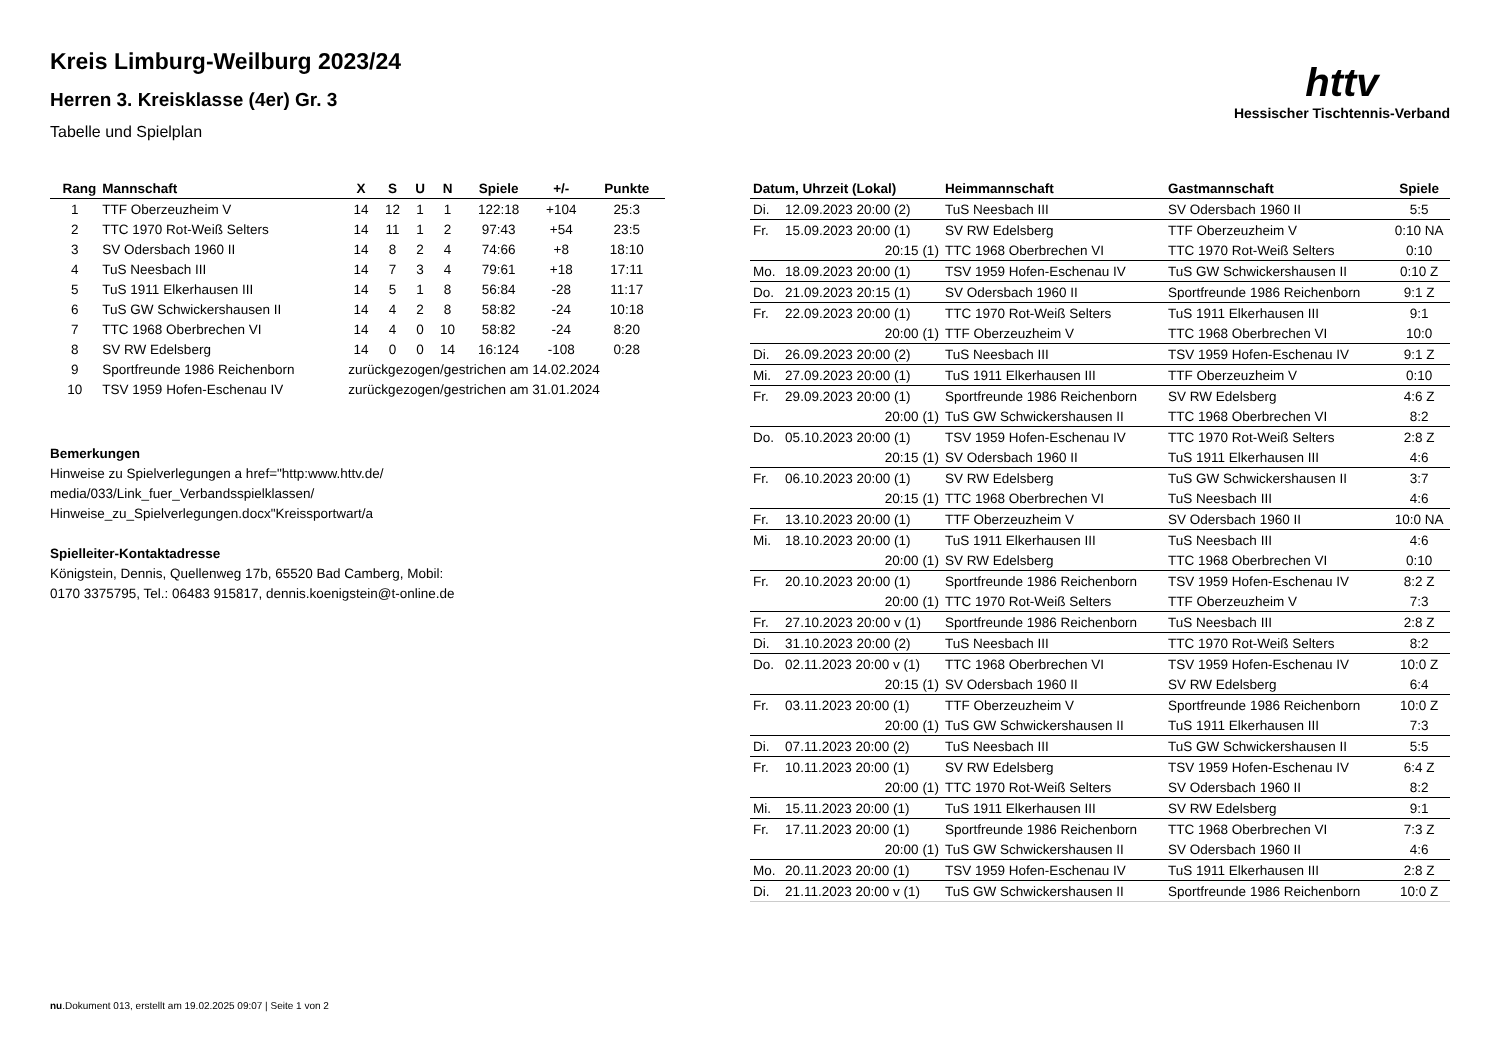httv
Hessischer Tischtennis-Verband
Kreis Limburg-Weilburg 2023/24
Herren 3. Kreisklasse (4er) Gr. 3
Tabelle und Spielplan
| Rang | Mannschaft | X | S | U | N | Spiele | +/- | Punkte |
| --- | --- | --- | --- | --- | --- | --- | --- | --- |
| 1 | TTF Oberzeuzheim V | 14 | 12 | 1 | 1 | 122:18 | +104 | 25:3 |
| 2 | TTC 1970 Rot-Weiß Selters | 14 | 11 | 1 | 2 | 97:43 | +54 | 23:5 |
| 3 | SV Odersbach 1960 II | 14 | 8 | 2 | 4 | 74:66 | +8 | 18:10 |
| 4 | TuS Neesbach III | 14 | 7 | 3 | 4 | 79:61 | +18 | 17:11 |
| 5 | TuS 1911 Elkerhausen III | 14 | 5 | 1 | 8 | 56:84 | -28 | 11:17 |
| 6 | TuS GW Schwickershausen II | 14 | 4 | 2 | 8 | 58:82 | -24 | 10:18 |
| 7 | TTC 1968 Oberbrechen VI | 14 | 4 | 0 | 10 | 58:82 | -24 | 8:20 |
| 8 | SV RW Edelsberg | 14 | 0 | 0 | 14 | 16:124 | -108 | 0:28 |
| 9 | Sportfreunde 1986 Reichenborn | zurückgezogen/gestrichen am 14.02.2024 | | | | | | |
| 10 | TSV 1959 Hofen-Eschenau IV | zurückgezogen/gestrichen am 31.01.2024 | | | | | | |
Bemerkungen
Hinweise zu Spielverlegungen a href="http:www.httv.de/
media/033/Link_fuer_Verbandsspielklassen/
Hinweise_zu_Spielverlegungen.docx"Kreissportwart/a
Spielleiter-Kontaktadresse
Königstein, Dennis, Quellenweg 17b, 65520 Bad Camberg, Mobil:
0170 3375795, Tel.: 06483 915817, dennis.koenigstein@t-online.de
| Datum, Uhrzeit (Lokal) | | Heimmannschaft | Gastmannschaft | Spiele |
| --- | --- | --- | --- | --- |
| Di. | 12.09.2023 20:00 (2) | TuS Neesbach III | SV Odersbach 1960 II | 5:5 |
| Fr. | 15.09.2023 20:00 (1) | SV RW Edelsberg | TTF Oberzeuzheim V | 0:10 NA |
| | 20:15 (1) | TTC 1968 Oberbrechen VI | TTC 1970 Rot-Weiß Selters | 0:10 |
| Mo. | 18.09.2023 20:00 (1) | TSV 1959 Hofen-Eschenau IV | TuS GW Schwickershausen II | 0:10 Z |
| Do. | 21.09.2023 20:15 (1) | SV Odersbach 1960 II | Sportfreunde 1986 Reichenborn | 9:1 Z |
| Fr. | 22.09.2023 20:00 (1) | TTC 1970 Rot-Weiß Selters | TuS 1911 Elkerhausen III | 9:1 |
| | 20:00 (1) | TTF Oberzeuzheim V | TTC 1968 Oberbrechen VI | 10:0 |
| Di. | 26.09.2023 20:00 (2) | TuS Neesbach III | TSV 1959 Hofen-Eschenau IV | 9:1 Z |
| Mi. | 27.09.2023 20:00 (1) | TuS 1911 Elkerhausen III | TTF Oberzeuzheim V | 0:10 |
| Fr. | 29.09.2023 20:00 (1) | Sportfreunde 1986 Reichenborn | SV RW Edelsberg | 4:6 Z |
| | 20:00 (1) | TuS GW Schwickershausen II | TTC 1968 Oberbrechen VI | 8:2 |
| Do. | 05.10.2023 20:00 (1) | TSV 1959 Hofen-Eschenau IV | TTC 1970 Rot-Weiß Selters | 2:8 Z |
| | 20:15 (1) | SV Odersbach 1960 II | TuS 1911 Elkerhausen III | 4:6 |
| Fr. | 06.10.2023 20:00 (1) | SV RW Edelsberg | TuS GW Schwickershausen II | 3:7 |
| | 20:15 (1) | TTC 1968 Oberbrechen VI | TuS Neesbach III | 4:6 |
| Fr. | 13.10.2023 20:00 (1) | TTF Oberzeuzheim V | SV Odersbach 1960 II | 10:0 NA |
| Mi. | 18.10.2023 20:00 (1) | TuS 1911 Elkerhausen III | TuS Neesbach III | 4:6 |
| | 20:00 (1) | SV RW Edelsberg | TTC 1968 Oberbrechen VI | 0:10 |
| Fr. | 20.10.2023 20:00 (1) | Sportfreunde 1986 Reichenborn | TSV 1959 Hofen-Eschenau IV | 8:2 Z |
| | 20:00 (1) | TTC 1970 Rot-Weiß Selters | TTF Oberzeuzheim V | 7:3 |
| Fr. | 27.10.2023 20:00 v (1) | Sportfreunde 1986 Reichenborn | TuS Neesbach III | 2:8 Z |
| Di. | 31.10.2023 20:00 (2) | TuS Neesbach III | TTC 1970 Rot-Weiß Selters | 8:2 |
| Do. | 02.11.2023 20:00 v (1) | TTC 1968 Oberbrechen VI | TSV 1959 Hofen-Eschenau IV | 10:0 Z |
| | 20:15 (1) | SV Odersbach 1960 II | SV RW Edelsberg | 6:4 |
| Fr. | 03.11.2023 20:00 (1) | TTF Oberzeuzheim V | Sportfreunde 1986 Reichenborn | 10:0 Z |
| | 20:00 (1) | TuS GW Schwickershausen II | TuS 1911 Elkerhausen III | 7:3 |
| Di. | 07.11.2023 20:00 (2) | TuS Neesbach III | TuS GW Schwickershausen II | 5:5 |
| Fr. | 10.11.2023 20:00 (1) | SV RW Edelsberg | TSV 1959 Hofen-Eschenau IV | 6:4 Z |
| | 20:00 (1) | TTC 1970 Rot-Weiß Selters | SV Odersbach 1960 II | 8:2 |
| Mi. | 15.11.2023 20:00 (1) | TuS 1911 Elkerhausen III | SV RW Edelsberg | 9:1 |
| Fr. | 17.11.2023 20:00 (1) | Sportfreunde 1986 Reichenborn | TTC 1968 Oberbrechen VI | 7:3 Z |
| | 20:00 (1) | TuS GW Schwickershausen II | SV Odersbach 1960 II | 4:6 |
| Mo. | 20.11.2023 20:00 (1) | TSV 1959 Hofen-Eschenau IV | TuS 1911 Elkerhausen III | 2:8 Z |
| Di. | 21.11.2023 20:00 v (1) | TuS GW Schwickershausen II | Sportfreunde 1986 Reichenborn | 10:0 Z |
nu.Dokument 013, erstellt am 19.02.2025 09:07 | Seite 1 von 2